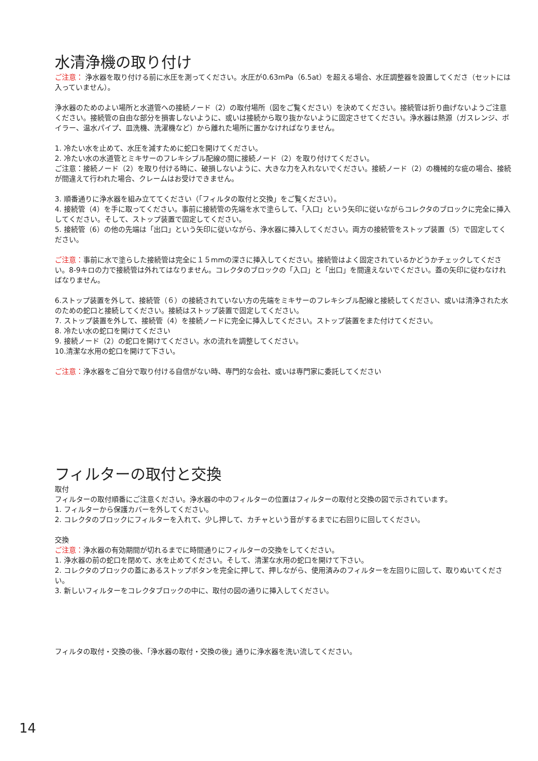水清浄機の取り付け
ご注意： 浄水器を取り付ける前に水圧を測ってください。水圧が0.63mPa（6.5at）を超える場合、水圧調整器を設置してくださ（セットには入っていません）。
浄水器のためのよい場所と水道管への接続ノード（2）の取付場所（図をご覧ください）を決めてください。接続管は折り曲げないようご注意ください。接続管の自由な部分を損害しないように、或いは接続から取り抜かないように固定させてください。浄水器は熱源（ガスレンジ、ボイラー、温水パイプ、皿洗機、洗濯機など）から離れた場所に置かなければなりません。
1. 冷たい水を止めて、水圧を減すために蛇口を開けてください。
2. 冷たい水の水道管とミキサーのフレキシブル配線の間に接続ノード（2）を取り付けてください。
ご注意：接続ノード（2）を取り付ける時に、破損しないように、大きな力を入れないでください。接続ノード（2）の機械的な疵の場合、接続が間違えて行われた場合、クレームはお受けできません。
3. 順番通りに浄水器を組み立ててください（「フィルタの取付と交換」をご覧ください）。
4. 接続管（4）を手に取ってください。事前に接続管の先端を水で塗らして、「入口」という矢印に従いながらコレクタのブロックに完全に挿入してください。そして、ストップ装置で固定してください。
5. 接続管（6）の他の先端は「出口」という矢印に従いながら、浄水器に挿入してください。両方の接続管をストップ装置（5）で固定してください。
ご注意：事前に水で塗らした接続管は完全に１５mmの深さに挿入してください。接続管はよく固定されているかどうかチェックしてください。8-9キロの力で接続管は外れてはなりません。コレクタのブロックの「入口」と「出口」を間違えないでください。蓋の矢印に従わなければなりません。
6.ストップ装置を外して、接続管（６）の接続されていない方の先端をミキサーのフレキシブル配線と接続してください、或いは清浄された水のための蛇口と接続してください。接続はストップ装置で固定してください。
7. ストップ装置を外して、接続管（4）を接続ノードに完全に挿入してください。ストップ装置をまた付けてください。
8. 冷たい水の蛇口を開けてください
9. 接続ノード（2）の蛇口を開けてください。水の流れを調整してください。
10.清潔な水用の蛇口を開けて下さい。
ご注意：浄水器をご自分で取り付ける自信がない時、専門的な会社、或いは専門家に委託してください
フィルターの取付と交換
取付
フィルターの取付順番にご注意ください。浄水器の中のフィルターの位置はフィルターの取付と交換の図で示されています。
1. フィルターから保護カバーを外してください。
2. コレクタのブロックにフィルターを入れて、少し押して、カチャという音がするまでに右回りに回してください。
交換
ご注意：浄水器の有効期間が切れるまでに時間通りにフィルターの交換をしてください。
1. 浄水器の前の蛇口を閉めて、水を止めてください。そして、清潔な水用の蛇口を開けて下さい。
2. コレクタのブロックの蓋にあるストップボタンを完全に押して、押しながら、使用済みのフィルターを左回りに回して、取りぬいてください。
3. 新しいフィルターをコレクタブロックの中に、取付の図の通りに挿入してください。
フィルタの取付・交換の後、「浄水器の取付・交換の後」通りに浄水器を洗い流してください。
14